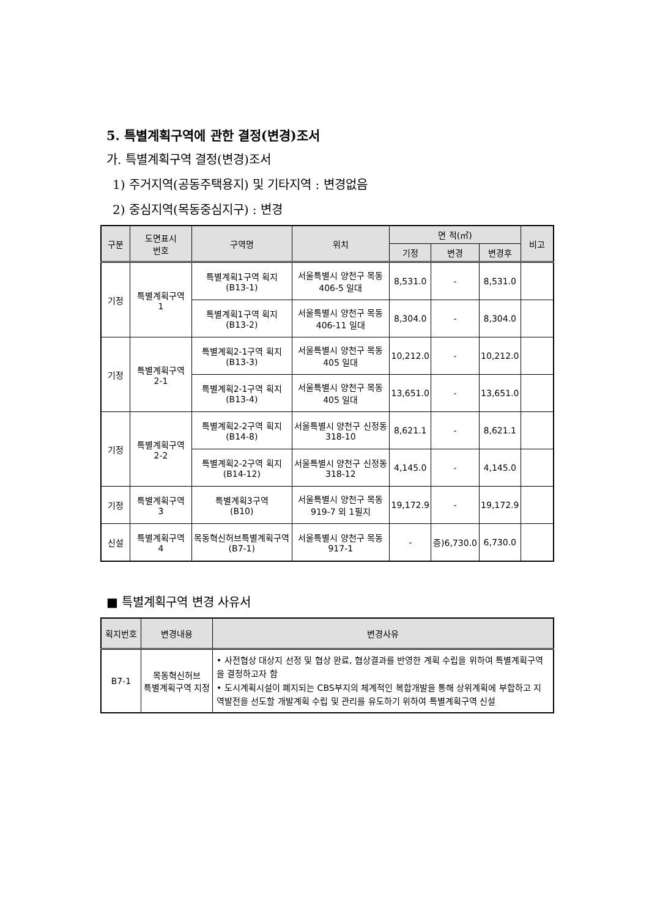5. 특별계획구역에 관한 결정(변경)조서
가. 특별계획구역 결정(변경)조서
1) 주거지역(공동주택용지) 및 기타지역 : 변경없음
2) 중심지역(목동중심지구) : 변경
| 구분 | 도면표시 번호 | 구역명 | 위치 | 면 적(㎡) | | | 비고 |
| --- | --- | --- | --- | --- | --- | --- | --- |
| | | | | 기정 | 변경 | 변경후 | |
| 기정 | 특별계획구역 1 | 특별계획1구역 획지 (B13-1) | 서울특별시 양천구 목동 406-5 일대 | 8,531.0 | - | 8,531.0 | |
| | | 특별계획1구역 획지 (B13-2) | 서울특별시 양천구 목동 406-11 일대 | 8,304.0 | - | 8,304.0 | |
| 기정 | 특별계획구역 2-1 | 특별계획2-1구역 획지 (B13-3) | 서울특별시 양천구 목동 405 일대 | 10,212.0 | - | 10,212.0 | |
| | | 특별계획2-1구역 획지 (B13-4) | 서울특별시 양천구 목동 405 일대 | 13,651.0 | - | 13,651.0 | |
| 기정 | 특별계획구역 2-2 | 특별계획2-2구역 획지 (B14-8) | 서울특별시 양천구 신정동 318-10 | 8,621.1 | - | 8,621.1 | |
| | | 특별계획2-2구역 획지 (B14-12) | 서울특별시 양천구 신정동 318-12 | 4,145.0 | - | 4,145.0 | |
| 기정 | 특별계획구역 3 | 특별계획3구역 (B10) | 서울특별시 양천구 목동 919-7 외 1필지 | 19,172.9 | - | 19,172.9 | |
| 신설 | 특별계획구역 4 | 목동혁신허브특별계획구역 (B7-1) | 서울특별시 양천구 목동 917-1 | - | 증)6,730.0 | 6,730.0 | |
■ 특별계획구역 변경 사유서
| 획지번호 | 변경내용 | 변경사유 |
| --- | --- | --- |
| B7-1 | 목동혁신허브 특별계획구역 지정 | • 사전협상 대상지 선정 및 협상 완료, 협상결과를 반영한 계획 수립을 위하여 특별계획구역을 결정하고자 함 • 도시계획시설이 폐지되는 CBS부지의 체계적인 복합개발을 통해 상위계획에 부합하고 지역발전을 선도할 개발계획 수립 및 관리를 유도하기 위하여 특별계획구역 신설 |